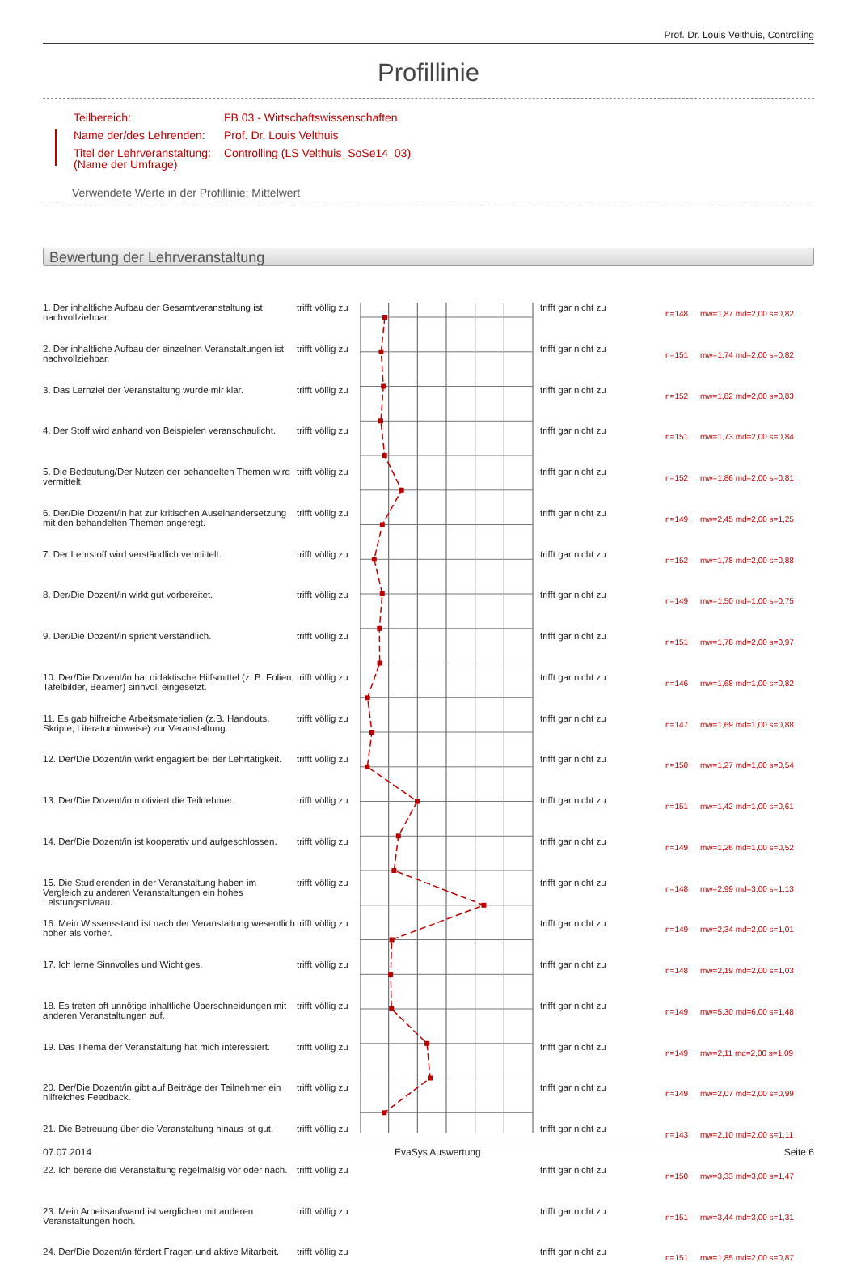Prof. Dr. Louis Velthuis, Controlling
Profillinie
| Teilbereich: | FB 03 - Wirtschaftswissenschaften |
| Name der/des Lehrenden: | Prof. Dr. Louis Velthuis |
| Titel der Lehrveranstaltung: (Name der Umfrage) | Controlling (LS Velthuis_SoSe14_03) |
Verwendete Werte in der Profillinie: Mittelwert
Bewertung der Lehrveranstaltung
| 1. Der inhaltliche Aufbau der Gesamtveranstaltung ist nachvollziehbar. | trifft völlig zu | | trifft gar nicht zu | n=148 | mw=1,87 md=2,00 s=0,82 |
| 2. Der inhaltliche Aufbau der einzelnen Veranstaltungen ist nachvollziehbar. | trifft völlig zu | | trifft gar nicht zu | n=151 | mw=1,74 md=2,00 s=0,82 |
| 3. Das Lernziel der Veranstaltung wurde mir klar. | trifft völlig zu | | trifft gar nicht zu | n=152 | mw=1,82 md=2,00 s=0,83 |
| 4. Der Stoff wird anhand von Beispielen veranschaulicht. | trifft völlig zu | | trifft gar nicht zu | n=151 | mw=1,73 md=2,00 s=0,84 |
| 5. Die Bedeutung/Der Nutzen der behandelten Themen wird vermittelt. | trifft völlig zu | | trifft gar nicht zu | n=152 | mw=1,86 md=2,00 s=0,81 |
| 6. Der/Die Dozent/in hat zur kritischen Auseinandersetzung mit den behandelten Themen angeregt. | trifft völlig zu | | trifft gar nicht zu | n=149 | mw=2,45 md=2,00 s=1,25 |
| 7. Der Lehrstoff wird verständlich vermittelt. | trifft völlig zu | | trifft gar nicht zu | n=152 | mw=1,78 md=2,00 s=0,88 |
| 8. Der/Die Dozent/in wirkt gut vorbereitet. | trifft völlig zu | | trifft gar nicht zu | n=149 | mw=1,50 md=1,00 s=0,75 |
| 9. Der/Die Dozent/in spricht verständlich. | trifft völlig zu | | trifft gar nicht zu | n=151 | mw=1,78 md=2,00 s=0,97 |
| 10. Der/Die Dozent/in hat didaktische Hilfsmittel (z. B. Folien, Tafelbilder, Beamer) sinnvoll eingesetzt. | trifft völlig zu | | trifft gar nicht zu | n=146 | mw=1,68 md=1,00 s=0,82 |
| 11. Es gab hilfreiche Arbeitsmaterialien (z.B. Handouts, Skripte, Literaturhinweise) zur Veranstaltung. | trifft völlig zu | | trifft gar nicht zu | n=147 | mw=1,69 md=1,00 s=0,88 |
| 12. Der/Die Dozent/in wirkt engagiert bei der Lehrtätigkeit. | trifft völlig zu | | trifft gar nicht zu | n=150 | mw=1,27 md=1,00 s=0,54 |
| 13. Der/Die Dozent/in motiviert die Teilnehmer. | trifft völlig zu | | trifft gar nicht zu | n=151 | mw=1,42 md=1,00 s=0,61 |
| 14. Der/Die Dozent/in ist kooperativ und aufgeschlossen. | trifft völlig zu | | trifft gar nicht zu | n=149 | mw=1,26 md=1,00 s=0,52 |
| 15. Die Studierenden in der Veranstaltung haben im Vergleich zu anderen Veranstaltungen ein hohes Leistungsniveau. | trifft völlig zu | | trifft gar nicht zu | n=148 | mw=2,99 md=3,00 s=1,13 |
| 16. Mein Wissensstand ist nach der Veranstaltung wesentlich höher als vorher. | trifft völlig zu | | trifft gar nicht zu | n=149 | mw=2,34 md=2,00 s=1,01 |
| 17. Ich lerne Sinnvolles und Wichtiges. | trifft völlig zu | | trifft gar nicht zu | n=148 | mw=2,19 md=2,00 s=1,03 |
| 18. Es treten oft unnötige inhaltliche Überschneidungen mit anderen Veranstaltungen auf. | trifft völlig zu | | trifft gar nicht zu | n=149 | mw=5,30 md=6,00 s=1,48 |
| 19. Das Thema der Veranstaltung hat mich interessiert. | trifft völlig zu | | trifft gar nicht zu | n=149 | mw=2,11 md=2,00 s=1,09 |
| 20. Der/Die Dozent/in gibt auf Beiträge der Teilnehmer ein hilfreiches Feedback. | trifft völlig zu | | trifft gar nicht zu | n=149 | mw=2,07 md=2,00 s=0,99 |
| 21. Die Betreuung über die Veranstaltung hinaus ist gut. | trifft völlig zu | | trifft gar nicht zu | n=143 | mw=2,10 md=2,00 s=1,11 |
| 22. Ich bereite die Veranstaltung regelmäßig vor oder nach. | trifft völlig zu | | trifft gar nicht zu | n=150 | mw=3,33 md=3,00 s=1,47 |
| 23. Mein Arbeitsaufwand ist verglichen mit anderen Veranstaltungen hoch. | trifft völlig zu | | trifft gar nicht zu | n=151 | mw=3,44 md=3,00 s=1,31 |
| 24. Der/Die Dozent/in fördert Fragen und aktive Mitarbeit. | trifft völlig zu | | trifft gar nicht zu | n=151 | mw=1,85 md=2,00 s=0,87 |
07.07.2014 EvaSys Auswertung Seite 6